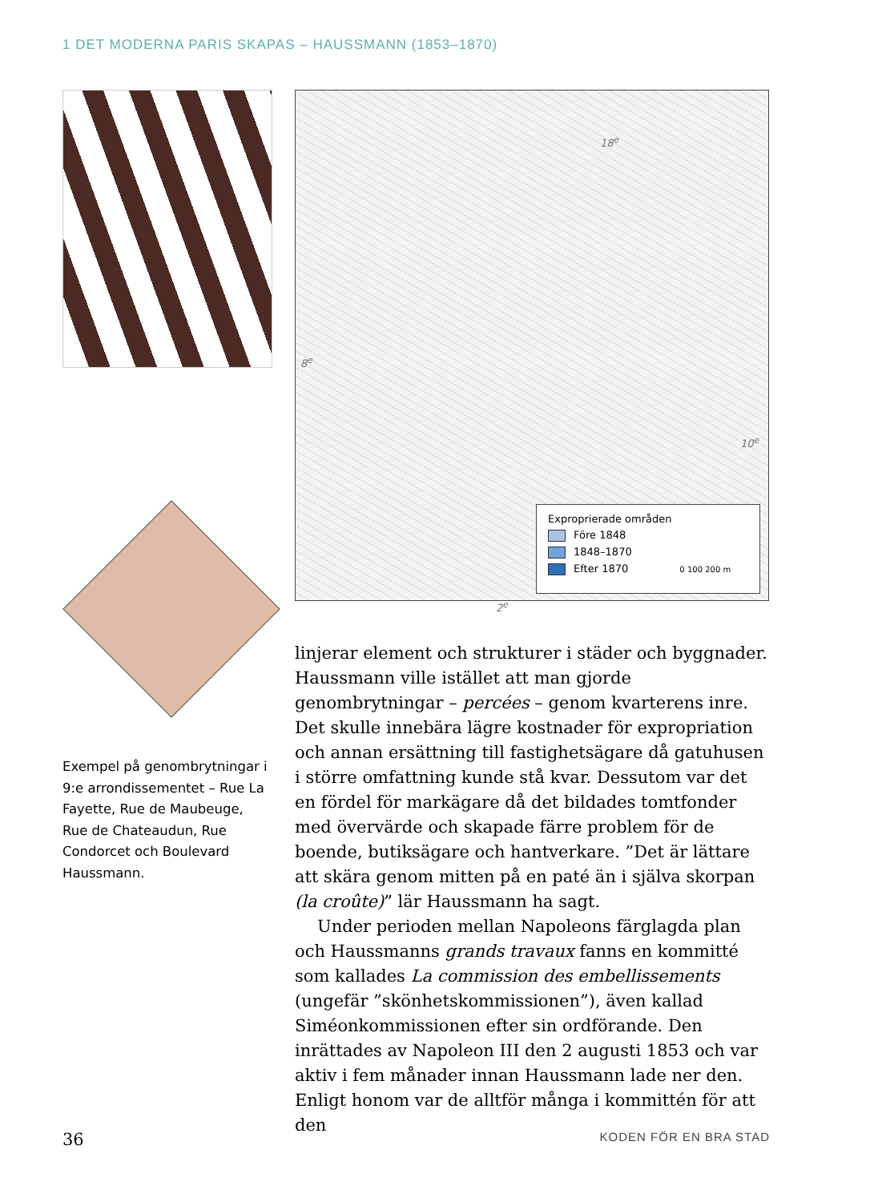1 DET MODERNA PARIS SKAPAS – HAUSSMANN (1853–1870)
Exempel på genombrytningar i 9:e arrondissementet – Rue La Fayette, Rue de Maubeuge, Rue de Chateaudun, Rue Condorcet och Boulevard Haussmann.
18<sup>e</sup>
8<sup>e</sup>
10<sup>e</sup>
2<sup>e</sup>
Exproprierade områden
Före 1848
1848–1870
Efter 1870 0 100 200 m
linjerar element och strukturer i städer och byggnader. Haussmann ville istället att man gjorde genombrytningar – percées – genom kvarterens inre. Det skulle innebära lägre kostnader för expropriation och annan ersättning till fastighetsägare då gatuhusen i större omfattning kunde stå kvar. Dessutom var det en fördel för markägare då det bildades tomtfonder med övervärde och skapade färre problem för de boende, butiksägare och hantverkare. ”Det är lättare att skära genom mitten på en paté än i själva skorpan (la croûte)” lär Haussmann ha sagt.
Under perioden mellan Napoleons färglagda plan och Haussmanns grands travaux fanns en kommitté som kallades La commission des embellissements (ungefär ”skönhetskommissionen”), även kallad Siméonkommissionen efter sin ordförande. Den inrättades av Napoleon III den 2 augusti 1853 och var aktiv i fem månader innan Haussmann lade ner den. Enligt honom var de alltför många i kommittén för att den
36 KODEN FÖR EN BRA STAD